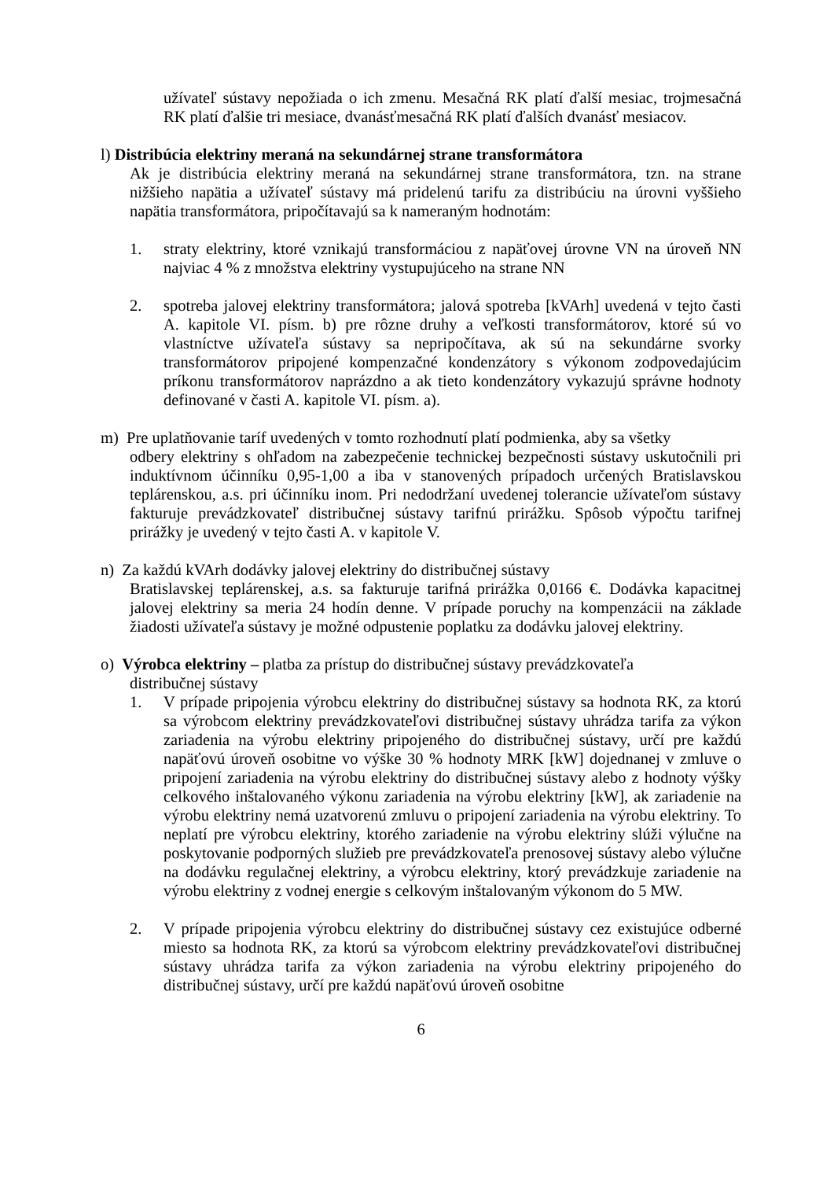užívateľ sústavy nepožiada o ich zmenu. Mesačná RK platí ďalší mesiac, trojmesačná RK platí ďalšie tri mesiace, dvanásťmesačná RK platí ďalších dvanásť mesiacov.
l) Distribúcia elektriny meraná na sekundárnej strane transformátora
Ak je distribúcia elektriny meraná na sekundárnej strane transformátora, tzn. na strane nižšieho napätia a užívateľ sústavy má pridelenú tarifu za distribúciu na úrovni vyššieho napätia transformátora, pripočítavajú sa k nameraným hodnotám:
1. straty elektriny, ktoré vznikajú transformáciou z napäťovej úrovne VN na úroveň NN najviac 4 % z množstva elektriny vystupujúceho na strane NN
2. spotreba jalovej elektriny transformátora; jalová spotreba [kVArh] uvedená v tejto časti A. kapitole VI. písm. b) pre rôzne druhy a veľkosti transformátorov, ktoré sú vo vlastníctve užívateľa sústavy sa nepripočítava, ak sú na sekundárne svorky transformátorov pripojené kompenzačné kondenzátory s výkonom zodpovedajúcim príkonu transformátorov naprázdno a ak tieto kondenzátory vykazujú správne hodnoty definované v časti A. kapitole VI. písm. a).
m) Pre uplatňovanie taríf uvedených v tomto rozhodnutí platí podmienka, aby sa všetky
odbery elektriny s ohľadom na zabezpečenie technickej bezpečnosti sústavy uskutočnili pri induktívnom účinníku 0,95-1,00 a iba v stanovených prípadoch určených Bratislavskou teplárenskou, a.s. pri účinníku inom. Pri nedodržaní uvedenej tolerancie užívateľom sústavy fakturuje prevádzkovateľ distribučnej sústavy tarifnú prirážku. Spôsob výpočtu tarifnej prirážky je uvedený v tejto časti A. v kapitole V.
n) Za každú kVArh dodávky jalovej elektriny do distribučnej sústavy
Bratislavskej teplárenskej, a.s. sa fakturuje tarifná prirážka 0,0166 €. Dodávka kapacitnej jalovej elektriny sa meria 24 hodín denne. V prípade poruchy na kompenzácii na základe žiadosti užívateľa sústavy je možné odpustenie poplatku za dodávku jalovej elektriny.
o) Výrobca elektriny – platba za prístup do distribučnej sústavy prevádzkovateľa
distribučnej sústavy
1. V prípade pripojenia výrobcu elektriny do distribučnej sústavy sa hodnota RK, za ktorú sa výrobcom elektriny prevádzkovateľovi distribučnej sústavy uhrádza tarifa za výkon zariadenia na výrobu elektriny pripojeného do distribučnej sústavy, určí pre každú napäťovú úroveň osobitne vo výške 30 % hodnoty MRK [kW] dojednanej v zmluve o pripojení zariadenia na výrobu elektriny do distribučnej sústavy alebo z hodnoty výšky celkového inštalovaného výkonu zariadenia na výrobu elektriny [kW], ak zariadenie na výrobu elektriny nemá uzatvorenú zmluvu o pripojení zariadenia na výrobu elektriny. To neplatí pre výrobcu elektriny, ktorého zariadenie na výrobu elektriny slúži výlučne na poskytovanie podporných služieb pre prevádzkovateľa prenosovej sústavy alebo výlučne na dodávku regulačnej elektriny, a výrobcu elektriny, ktorý prevádzkuje zariadenie na výrobu elektriny z vodnej energie s celkovým inštalovaným výkonom do 5 MW.
2. V prípade pripojenia výrobcu elektriny do distribučnej sústavy cez existujúce odberné miesto sa hodnota RK, za ktorú sa výrobcom elektriny prevádzkovateľovi distribučnej sústavy uhrádza tarifa za výkon zariadenia na výrobu elektriny pripojeného do distribučnej sústavy, určí pre každú napäťovú úroveň osobitne
6